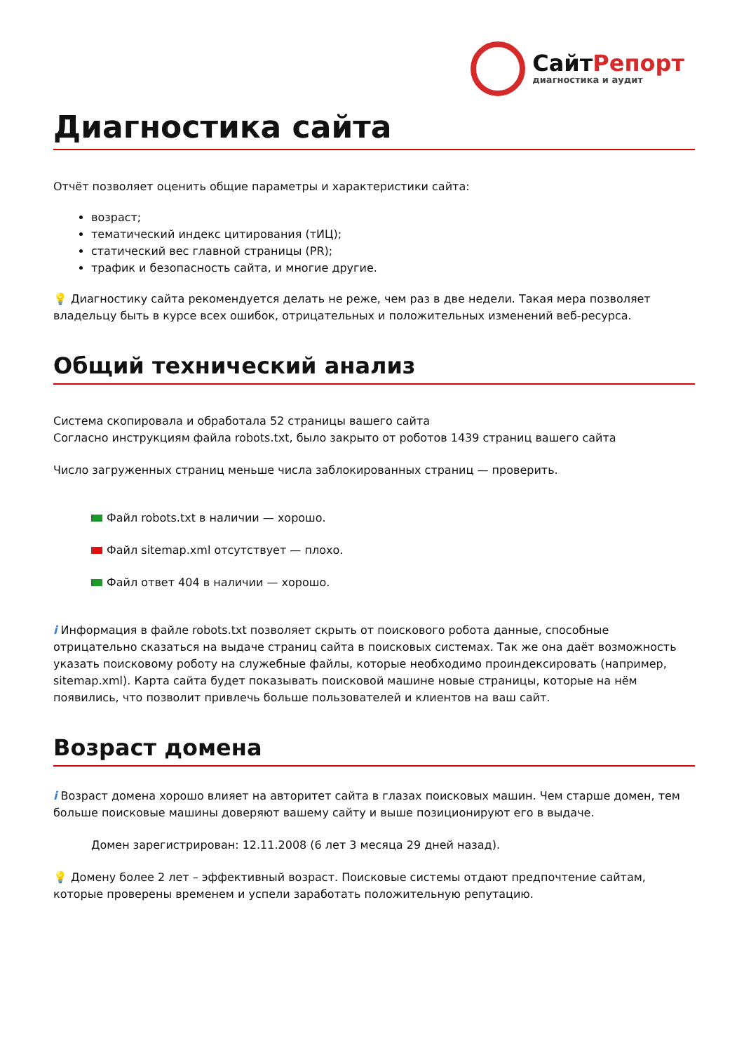СайтРепорт
диагностика и аудит
Диагностика сайта
Отчёт позволяет оценить общие параметры и характеристики сайта:
возраст;
тематический индекс цитирования (тИЦ);
статический вес главной страницы (PR);
трафик и безопасность сайта, и многие другие.
💡 Диагностику сайта рекомендуется делать не реже, чем раз в две недели. Такая мера позволяет владельцу быть в курсе всех ошибок, отрицательных и положительных изменений веб-ресурса.
Общий технический анализ
Система скопировала и обработала 52 страницы вашего сайта
Согласно инструкциям файла robots.txt, было закрыто от роботов 1439 страниц вашего сайта
Число загруженных страниц меньше числа заблокированных страниц — проверить.
Файл robots.txt в наличии — хорошо.
Файл sitemap.xml отсутствует — плохо.
Файл ответ 404 в наличии — хорошо.
i Информация в файле robots.txt позволяет скрыть от поискового робота данные, способные отрицательно сказаться на выдаче страниц сайта в поисковых системах. Так же она даёт возможность указать поисковому роботу на служебные файлы, которые необходимо проиндексировать (например, sitemap.xml). Карта сайта будет показывать поисковой машине новые страницы, которые на нём появились, что позволит привлечь больше пользователей и клиентов на ваш сайт.
Возраст домена
i Возраст домена хорошо влияет на авторитет сайта в глазах поисковых машин. Чем старше домен, тем больше поисковые машины доверяют вашему сайту и выше позиционируют его в выдаче.
Домен зарегистрирован: 12.11.2008 (6 лет 3 месяца 29 дней назад).
💡 Домену более 2 лет – эффективный возраст. Поисковые системы отдают предпочтение сайтам, которые проверены временем и успели заработать положительную репутацию.